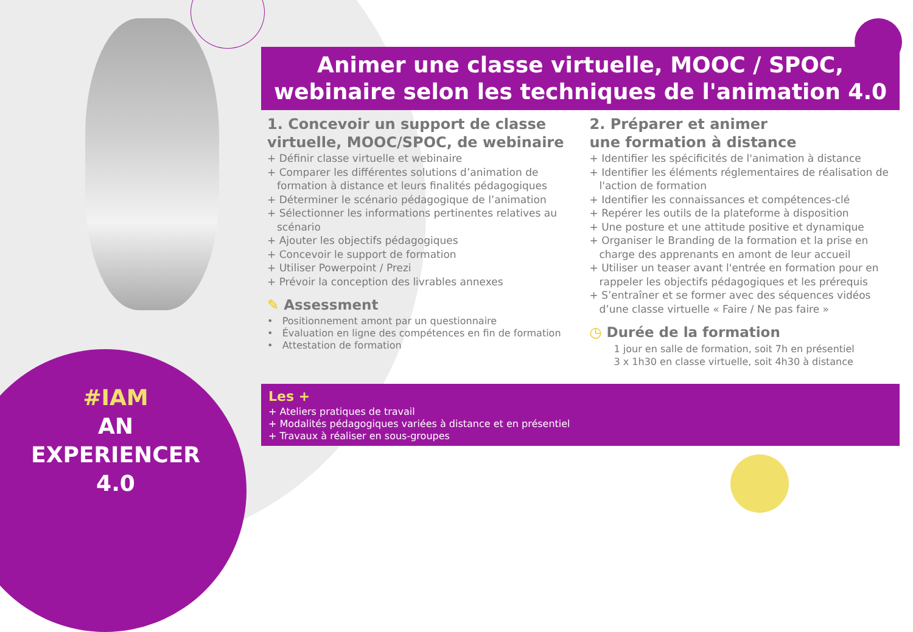#IAM
AN
EXPERIENCER
4.0
Animer une classe virtuelle, MOOC / SPOC,
webinaire selon les techniques de l'animation 4.0
1. Concevoir un support de classe virtuelle, MOOC/SPOC, de webinaire
+ Définir classe virtuelle et webinaire
+ Comparer les différentes solutions d’animation de formation à distance et leurs finalités pédagogiques
+ Déterminer le scénario pédagogique de l’animation
+ Sélectionner les informations pertinentes relatives au scénario
+ Ajouter les objectifs pédagogiques
+ Concevoir le support de formation
+ Utiliser Powerpoint / Prezi
+ Prévoir la conception des livrables annexes
✎ Assessment
• Positionnement amont par un questionnaire
• Évaluation en ligne des compétences en fin de formation
• Attestation de formation
2. Préparer et animer
une formation à distance
+ Identifier les spécificités de l'animation à distance
+ Identifier les éléments réglementaires de réalisation de l'action de formation
+ Identifier les connaissances et compétences-clé
+ Repérer les outils de la plateforme à disposition
+ Une posture et une attitude positive et dynamique
+ Organiser le Branding de la formation et la prise en charge des apprenants en amont de leur accueil
+ Utiliser un teaser avant l'entrée en formation pour en rappeler les objectifs pédagogiques et les prérequis
+ S’entraîner et se former avec des séquences vidéos d’une classe virtuelle « Faire / Ne pas faire »
◷ Durée de la formation
1 jour en salle de formation, soit 7h en présentiel
3 x 1h30 en classe virtuelle, soit 4h30 à distance
Les +
+ Ateliers pratiques de travail
+ Modalités pédagogiques variées à distance et en présentiel
+ Travaux à réaliser en sous-groupes